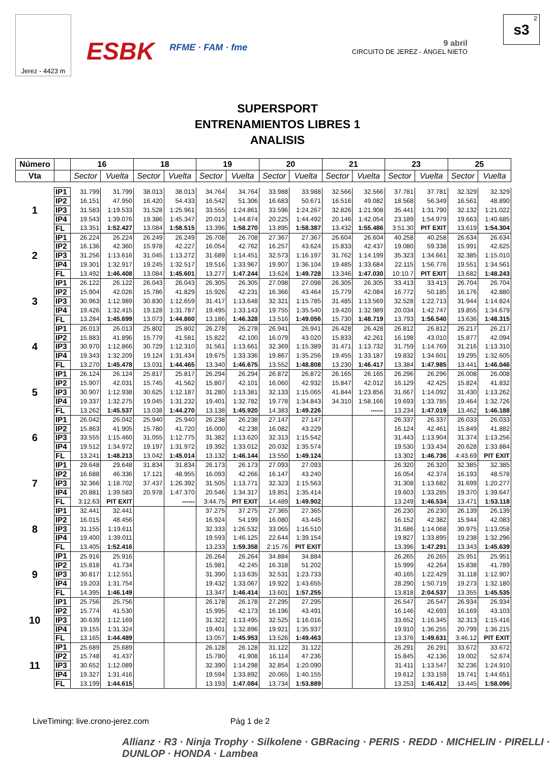Jerez - 4423 m
ESBK
RFME · FAM · fme
9 abril
CIRCUITO DE JEREZ - ÁNGEL NIETO
2
s3
SUPERSPORT
ENTRENAMIENTOS LIBRES 1
ANALISIS
| Número | | 16 | | 18 | | 19 | | 20 | | 21 | | 23 | | 25 | |
| --- | --- | --- | --- | --- | --- | --- | --- | --- | --- | --- | --- | --- | --- | --- | --- |
| Vta | | Sector | Vuelta | Sector | Vuelta | Sector | Vuelta | Sector | Vuelta | Sector | Vuelta | Sector | Vuelta | Sector | Vuelta |
| 1 | IP1 | 31.799 | 31.799 | 38.013 | 38.013 | 34.764 | 34.764 | 33.988 | 33.988 | 32.566 | 32.566 | 37.781 | 37.781 | 32.329 | 32.329 |
| | IP2 | 16.151 | 47.950 | 16.420 | 54.433 | 16.542 | 51.306 | 16.683 | 50.671 | 16.516 | 49.082 | 18.568 | 56.349 | 16.561 | 48.890 |
| | IP3 | 31.583 | 1:19.533 | 31.528 | 1:25.961 | 33.555 | 1:24.861 | 33.596 | 1:24.267 | 32.826 | 1:21.908 | 35.441 | 1:31.790 | 32.132 | 1:21.022 |
| | IP4 | 19.543 | 1:39.076 | 19.386 | 1:45.347 | 20.013 | 1:44.874 | 20.225 | 1:44.492 | 20.146 | 1:42.054 | 23.189 | 1:54.979 | 19.663 | 1:40.685 |
| | FL | 13.351 | 1:52.427 | 13.084 | 1:58.515 | 13.396 | 1:58.270 | 13.895 | 1:58.387 | 13.432 | 1:55.486 | 3:51.30 | PIT EXIT | 13.619 | 1:54.304 |
| 2 | IP1 | 26.224 | 26.224 | 26.249 | 26.249 | 26.708 | 26.708 | 27.367 | 27.367 | 26.604 | 26.604 | 40.258 | 40.258 | 26.634 | 26.634 |
| | IP2 | 16.136 | 42.360 | 15.978 | 42.227 | 16.054 | 42.762 | 16.257 | 43.624 | 15.833 | 42.437 | 19.080 | 59.338 | 15.991 | 42.625 |
| | IP3 | 31.256 | 1:13.616 | 31.045 | 1:13.272 | 31.689 | 1:14.451 | 32.573 | 1:16.197 | 31.762 | 1:14.199 | 35.323 | 1:34.661 | 32.385 | 1:15.010 |
| | IP4 | 19.301 | 1:32.917 | 19.245 | 1:32.517 | 19.516 | 1:33.967 | 19.907 | 1:36.104 | 19.485 | 1:33.684 | 22.115 | 1:56.776 | 19.551 | 1:34.561 |
| | FL | 13.492 | 1:46.408 | 13.084 | 1:45.601 | 13.277 | 1:47.244 | 13.624 | 1:49.728 | 13.346 | 1:47.030 | 10:10.7 | PIT EXIT | 13.682 | 1:48.243 |
| 3 | IP1 | 26.122 | 26.122 | 26.043 | 26.043 | 26.305 | 26.305 | 27.098 | 27.098 | 26.305 | 26.305 | 33.413 | 33.413 | 26.704 | 26.704 |
| | IP2 | 15.904 | 42.026 | 15.786 | 41.829 | 15.926 | 42.231 | 16.366 | 43.464 | 15.779 | 42.084 | 16.772 | 50.185 | 16.176 | 42.880 |
| | IP3 | 30.963 | 1:12.989 | 30.830 | 1:12.659 | 31.417 | 1:13.648 | 32.321 | 1:15.785 | 31.485 | 1:13.569 | 32.528 | 1:22.713 | 31.944 | 1:14.824 |
| | IP4 | 19.426 | 1:32.415 | 19.128 | 1:31.787 | 19.495 | 1:33.143 | 19.755 | 1:35.540 | 19.420 | 1:32.989 | 20.034 | 1:42.747 | 19.855 | 1:34.679 |
| | FL | 13.284 | 1:45.699 | 13.073 | 1:44.860 | 13.186 | 1:46.328 | 13.516 | 1:49.056 | 15.730 | 1:48.719 | 13.793 | 1:56.540 | 13.636 | 1:48.315 |
| 4 | IP1 | 26.013 | 26.013 | 25.802 | 25.802 | 26.278 | 26.278 | 26.941 | 26.941 | 26.428 | 26.428 | 26.812 | 26.812 | 26.217 | 26.217 |
| | IP2 | 15.883 | 41.896 | 15.779 | 41.581 | 15.822 | 42.100 | 16.079 | 43.020 | 15.833 | 42.261 | 16.198 | 43.010 | 15.877 | 42.094 |
| | IP3 | 30.970 | 1:12.866 | 30.729 | 1:12.310 | 31.561 | 1:13.661 | 32.369 | 1:15.389 | 31.471 | 1:13.732 | 31.759 | 1:14.769 | 31.216 | 1:13.310 |
| | IP4 | 19.343 | 1:32.209 | 19.124 | 1:31.434 | 19.675 | 1:33.336 | 19.867 | 1:35.256 | 19.455 | 1:33.187 | 19.832 | 1:34.601 | 19.295 | 1:32.605 |
| | FL | 13.270 | 1:45.478 | 13.031 | 1:44.465 | 13.340 | 1:46.675 | 13.552 | 1:48.808 | 13.230 | 1:46.417 | 13.384 | 1:47.985 | 13.441 | 1:46.046 |
| 5 | IP1 | 26.124 | 26.124 | 25.817 | 25.817 | 26.294 | 26.294 | 26.872 | 26.872 | 26.165 | 26.165 | 26.296 | 26.296 | 26.008 | 26.008 |
| | IP2 | 15.907 | 42.031 | 15.745 | 41.562 | 15.807 | 42.101 | 16.060 | 42.932 | 15.847 | 42.012 | 16.129 | 42.425 | 15.824 | 41.832 |
| | IP3 | 30.907 | 1:12.938 | 30.625 | 1:12.187 | 31.280 | 1:13.381 | 32.133 | 1:15.065 | 41.844 | 1:23.856 | 31.667 | 1:14.092 | 31.430 | 1:13.262 |
| | IP4 | 19.337 | 1:32.275 | 19.045 | 1:31.232 | 19.401 | 1:32.782 | 19.778 | 1:34.843 | 34.310 | 1:58.166 | 19.693 | 1:33.785 | 19.464 | 1:32.726 |
| | FL | 13.262 | 1:45.537 | 13.038 | 1:44.270 | 13.138 | 1:45.920 | 14.383 | 1:49.226 | | ------ | 13.234 | 1:47.019 | 13.462 | 1:46.188 |
| 6 | IP1 | 26.042 | 26.042 | 25.940 | 25.940 | 26.238 | 26.238 | 27.147 | 27.147 | | | 26.337 | 26.337 | 26.033 | 26.033 |
| | IP2 | 15.863 | 41.905 | 15.780 | 41.720 | 16.000 | 42.238 | 16.082 | 43.229 | | | 16.124 | 42.461 | 15.849 | 41.882 |
| | IP3 | 33.555 | 1:15.460 | 31.055 | 1:12.775 | 31.382 | 1:13.620 | 32.313 | 1:15.542 | | | 31.443 | 1:13.904 | 31.374 | 1:13.256 |
| | IP4 | 19.512 | 1:34.972 | 19.197 | 1:31.972 | 19.392 | 1:33.012 | 20.032 | 1:35.574 | | | 19.530 | 1:33.434 | 20.628 | 1:33.884 |
| | FL | 13.241 | 1:48.213 | 13.042 | 1:45.014 | 13.132 | 1:46.144 | 13.550 | 1:49.124 | | | 13.302 | 1:46.736 | 4:43.69 | PIT EXIT |
| 7 | IP1 | 29.648 | 29.648 | 31.834 | 31.834 | 26.173 | 26.173 | 27.093 | 27.093 | | | 26.320 | 26.320 | 32.385 | 32.385 |
| | IP2 | 16.688 | 46.336 | 17.121 | 48.955 | 16.093 | 42.266 | 16.147 | 43.240 | | | 16.054 | 42.374 | 16.193 | 48.578 |
| | IP3 | 32.366 | 1:18.702 | 37.437 | 1:26.392 | 31.505 | 1:13.771 | 32.323 | 1:15.563 | | | 31.308 | 1:13.682 | 31.699 | 1:20.277 |
| | IP4 | 20.881 | 1:39.583 | 20.978 | 1:47.370 | 20.546 | 1:34.317 | 19.851 | 1:35.414 | | | 19.603 | 1:33.285 | 19.370 | 1:39.647 |
| | FL | 3:12.63 | PIT EXIT | | ------ | 3:44.75 | PIT EXIT | 14.489 | 1:49.902 | | | 13.249 | 1:46.534 | 13.471 | 1:53.118 |
| 8 | IP1 | 32.441 | 32.441 | | | 37.275 | 37.275 | 27.365 | 27.365 | | | 26.230 | 26.230 | 26.139 | 26.139 |
| | IP2 | 16.015 | 48.456 | | | 16.924 | 54.199 | 16.080 | 43.445 | | | 16.152 | 42.382 | 15.944 | 42.083 |
| | IP3 | 31.155 | 1:19.611 | | | 32.333 | 1:26.532 | 33.065 | 1:16.510 | | | 31.686 | 1:14.068 | 30.975 | 1:13.058 |
| | IP4 | 19.400 | 1:39.011 | | | 19.593 | 1:46.125 | 22.644 | 1:39.154 | | | 19.827 | 1:33.895 | 19.238 | 1:32.296 |
| | FL | 13.405 | 1:52.416 | | | 13.233 | 1:59.358 | 2:15.76 | PIT EXIT | | | 13.396 | 1:47.291 | 13.343 | 1:45.639 |
| 9 | IP1 | 25.916 | 25.916 | | | 26.264 | 26.264 | 34.884 | 34.884 | | | 26.265 | 26.265 | 25.951 | 25.951 |
| | IP2 | 15.818 | 41.734 | | | 15.981 | 42.245 | 16.318 | 51.202 | | | 15.999 | 42.264 | 15.838 | 41.789 |
| | IP3 | 30.817 | 1:12.551 | | | 31.390 | 1:13.635 | 32.531 | 1:23.733 | | | 40.165 | 1:22.429 | 31.118 | 1:12.907 |
| | IP4 | 19.203 | 1:31.754 | | | 19.432 | 1:33.067 | 19.922 | 1:43.655 | | | 28.290 | 1:50.719 | 19.273 | 1:32.180 |
| | FL | 14.395 | 1:46.149 | | | 13.347 | 1:46.414 | 13.601 | 1:57.255 | | | 13.818 | 2:04.537 | 13.355 | 1:45.535 |
| 10 | IP1 | 25.756 | 25.756 | | | 26.178 | 26.178 | 27.295 | 27.295 | | | 26.547 | 26.547 | 26.934 | 26.934 |
| | IP2 | 15.774 | 41.530 | | | 15.995 | 42.173 | 16.196 | 43.491 | | | 16.146 | 42.693 | 16.169 | 43.103 |
| | IP3 | 30.639 | 1:12.169 | | | 31.322 | 1:13.495 | 32.525 | 1:16.016 | | | 33.652 | 1:16.345 | 32.313 | 1:15.416 |
| | IP4 | 19.155 | 1:31.324 | | | 19.401 | 1:32.896 | 19.921 | 1:35.937 | | | 19.910 | 1:36.255 | 20.799 | 1:36.215 |
| | FL | 13.165 | 1:44.489 | | | 13.057 | 1:45.953 | 13.526 | 1:49.463 | | | 13.376 | 1:49.631 | 3:46.12 | PIT EXIT |
| 11 | IP1 | 25.689 | 25.689 | | | 26.128 | 26.128 | 31.122 | 31.122 | | | 26.291 | 26.291 | 33.672 | 33.672 |
| | IP2 | 15.748 | 41.437 | | | 15.780 | 41.908 | 16.114 | 47.236 | | | 15.845 | 42.136 | 19.002 | 52.674 |
| | IP3 | 30.652 | 1:12.089 | | | 32.390 | 1:14.298 | 32.854 | 1:20.090 | | | 31.411 | 1:13.547 | 32.236 | 1:24.910 |
| | IP4 | 19.327 | 1:31.416 | | | 19.594 | 1:33.892 | 20.065 | 1:40.155 | | | 19.612 | 1:33.159 | 19.741 | 1:44.651 |
| | FL | 13.199 | 1:44.615 | | | 13.193 | 1:47.084 | 13.734 | 1:53.889 | | | 13.253 | 1:46.412 | 13.445 | 1:58.096 |
LiveTiming: live.crono-jerez.com
Pág 1 de 2
Allianz · R3 · Ninja Trophy · Silkolene · GBRacing · PERIS · REDD · MICHELIN · PIRELLI · DUNLOP · HONDA · Lambea